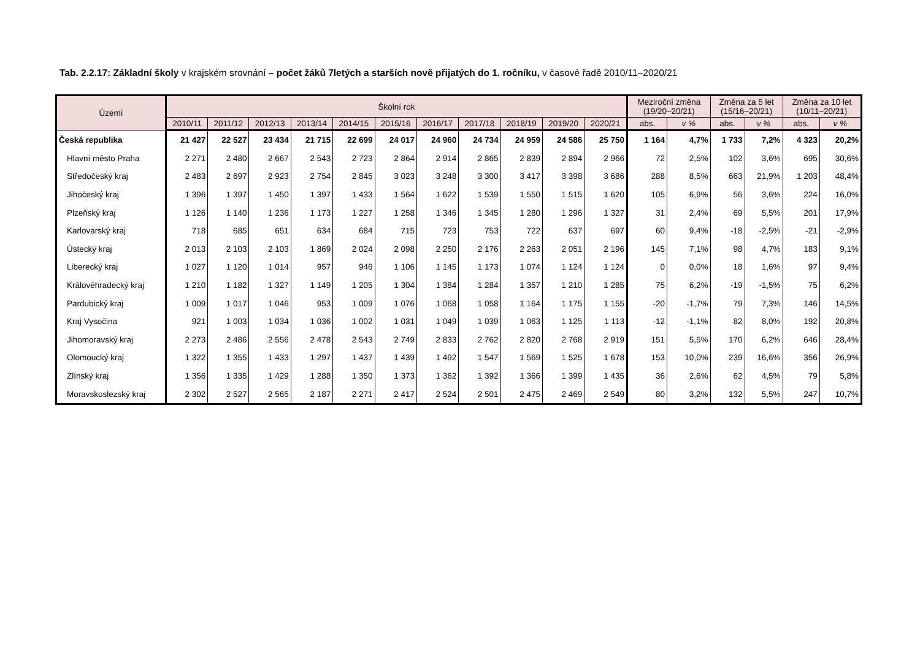Tab. 2.2.17: Základní školy v krajském srovnání – počet žáků 7letých a starších nově přijatých do 1. ročníku, v časové řadě 2010/11–2020/21
| Území | Školní rok | | | | | | | | | | | Meziroční změna (19/20–20/21) | | Změna za 5 let (15/16–20/21) | | Změna za 10 let (10/11–20/21) | |
| --- | --- | --- | --- | --- | --- | --- | --- | --- | --- | --- | --- | --- | --- | --- | --- | --- | --- |
| | 2010/11 | 2011/12 | 2012/13 | 2013/14 | 2014/15 | 2015/16 | 2016/17 | 2017/18 | 2018/19 | 2019/20 | 2020/21 | abs. | v % | abs. | v % | abs. | v % |
| Česká republika | 21 427 | 22 527 | 23 434 | 21 715 | 22 699 | 24 017 | 24 960 | 24 734 | 24 959 | 24 586 | 25 750 | 1 164 | 4,7% | 1 733 | 7,2% | 4 323 | 20,2% |
| Hlavní město Praha | 2 271 | 2 480 | 2 667 | 2 543 | 2 723 | 2 864 | 2 914 | 2 865 | 2 839 | 2 894 | 2 966 | 72 | 2,5% | 102 | 3,6% | 695 | 30,6% |
| Středočeský kraj | 2 483 | 2 697 | 2 923 | 2 754 | 2 845 | 3 023 | 3 248 | 3 300 | 3 417 | 3 398 | 3 686 | 288 | 8,5% | 663 | 21,9% | 1 203 | 48,4% |
| Jihočeský kraj | 1 396 | 1 397 | 1 450 | 1 397 | 1 433 | 1 564 | 1 622 | 1 539 | 1 550 | 1 515 | 1 620 | 105 | 6,9% | 56 | 3,6% | 224 | 16,0% |
| Plzeňský kraj | 1 126 | 1 140 | 1 236 | 1 173 | 1 227 | 1 258 | 1 346 | 1 345 | 1 280 | 1 296 | 1 327 | 31 | 2,4% | 69 | 5,5% | 201 | 17,9% |
| Karlovarský kraj | 718 | 685 | 651 | 634 | 684 | 715 | 723 | 753 | 722 | 637 | 697 | 60 | 9,4% | -18 | -2,5% | -21 | -2,9% |
| Ústecký kraj | 2 013 | 2 103 | 2 103 | 1 869 | 2 024 | 2 098 | 2 250 | 2 176 | 2 263 | 2 051 | 2 196 | 145 | 7,1% | 98 | 4,7% | 183 | 9,1% |
| Liberecký kraj | 1 027 | 1 120 | 1 014 | 957 | 946 | 1 106 | 1 145 | 1 173 | 1 074 | 1 124 | 1 124 | 0 | 0,0% | 18 | 1,6% | 97 | 9,4% |
| Královéhradecký kraj | 1 210 | 1 182 | 1 327 | 1 149 | 1 205 | 1 304 | 1 384 | 1 284 | 1 357 | 1 210 | 1 285 | 75 | 6,2% | -19 | -1,5% | 75 | 6,2% |
| Pardubický kraj | 1 009 | 1 017 | 1 046 | 953 | 1 009 | 1 076 | 1 068 | 1 058 | 1 164 | 1 175 | 1 155 | -20 | -1,7% | 79 | 7,3% | 146 | 14,5% |
| Kraj Vysočina | 921 | 1 003 | 1 034 | 1 036 | 1 002 | 1 031 | 1 049 | 1 039 | 1 063 | 1 125 | 1 113 | -12 | -1,1% | 82 | 8,0% | 192 | 20,8% |
| Jihomoravský kraj | 2 273 | 2 486 | 2 556 | 2 478 | 2 543 | 2 749 | 2 833 | 2 762 | 2 820 | 2 768 | 2 919 | 151 | 5,5% | 170 | 6,2% | 646 | 28,4% |
| Olomoucký kraj | 1 322 | 1 355 | 1 433 | 1 297 | 1 437 | 1 439 | 1 492 | 1 547 | 1 569 | 1 525 | 1 678 | 153 | 10,0% | 239 | 16,6% | 356 | 26,9% |
| Zlínský kraj | 1 356 | 1 335 | 1 429 | 1 288 | 1 350 | 1 373 | 1 362 | 1 392 | 1 366 | 1 399 | 1 435 | 36 | 2,6% | 62 | 4,5% | 79 | 5,8% |
| Moravskoslezský kraj | 2 302 | 2 527 | 2 565 | 2 187 | 2 271 | 2 417 | 2 524 | 2 501 | 2 475 | 2 469 | 2 549 | 80 | 3,2% | 132 | 5,5% | 247 | 10,7% |